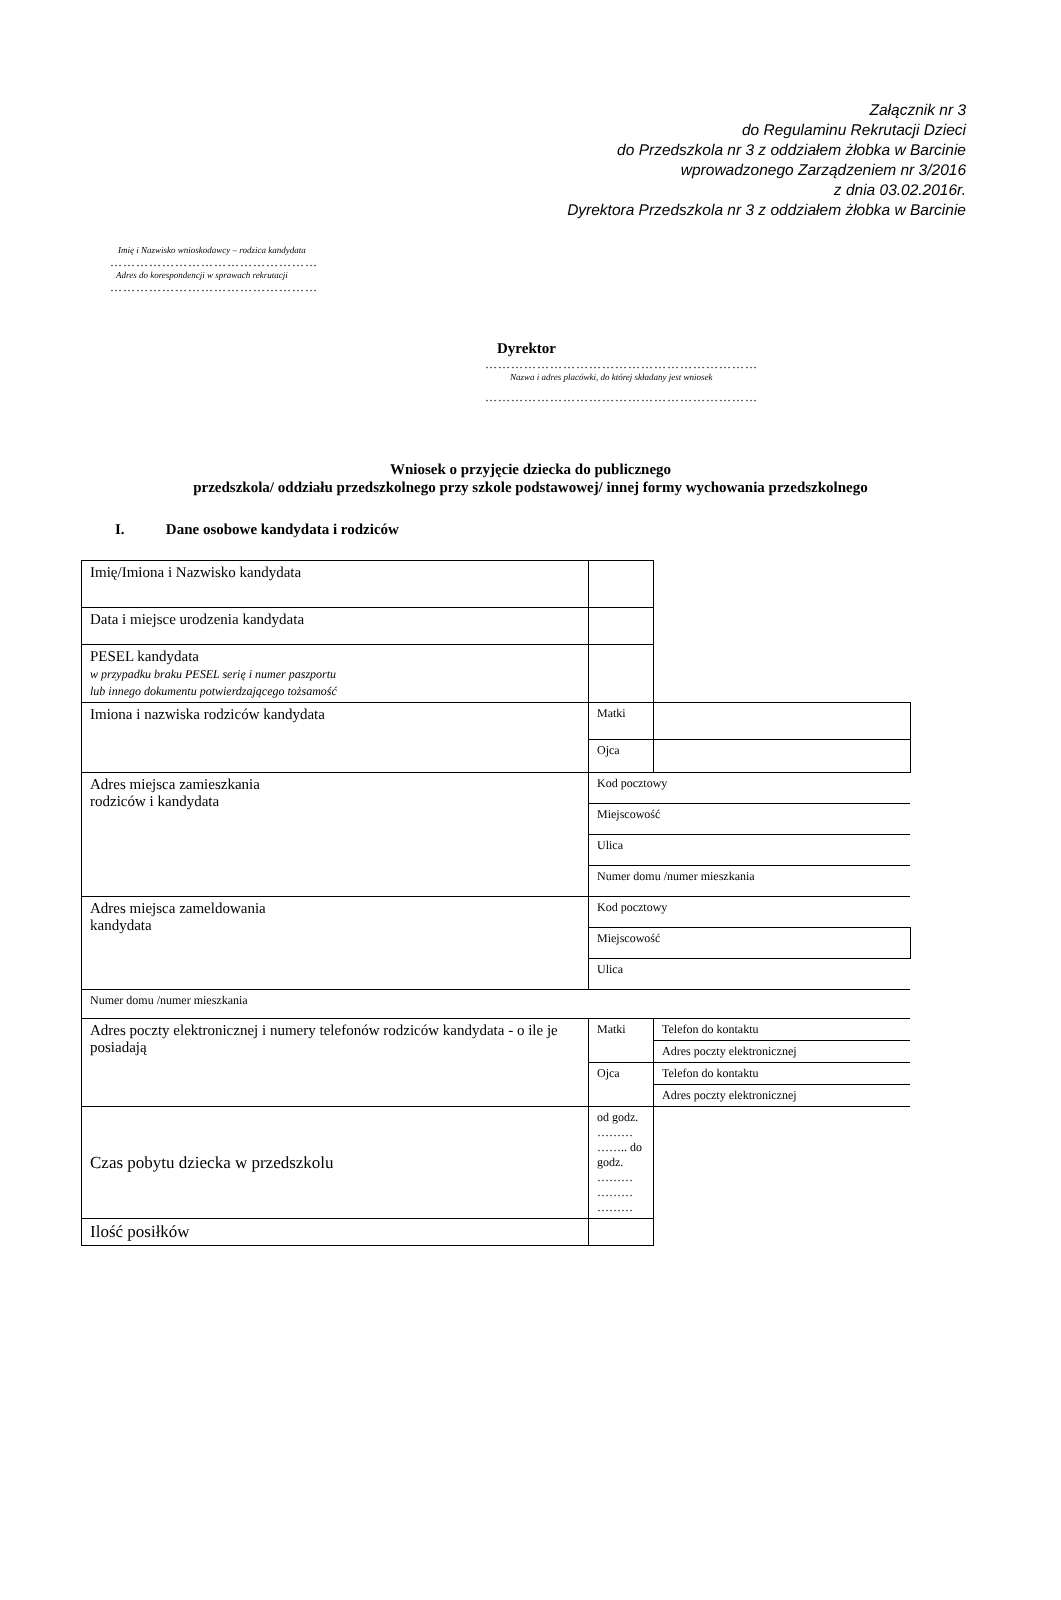Załącznik nr 3
do Regulaminu Rekrutacji Dzieci
do Przedszkola nr 3 z oddziałem żłobka w Barcinie
wprowadzonego Zarządzeniem nr 3/2016
z dnia 03.02.2016r.
Dyrektora Przedszkola nr 3 z oddziałem żłobka w Barcinie
Imię i Nazwisko wnioskodawcy – rodzica kandydata
…………………………………………
Adres do korespondencji w sprawach rekrutacji
…………………………………………
Dyrektor
………………………………………………………
Nazwa i adres placówki, do której składany jest wniosek
………………………………………………………
Wniosek o przyjęcie dziecka do publicznego
przedszkola/ oddziału przedszkolnego przy szkole podstawowej/ innej formy wychowania przedszkolnego
I. Dane osobowe kandydata i rodziców
| Imię/Imiona i Nazwisko kandydata | | |
| Data i miejsce urodzenia kandydata | | |
| PESEL kandydata w przypadku braku PESEL serię i numer paszportu lub innego dokumentu potwierdzającego tożsamość | | |
| Imiona i nazwiska rodziców kandydata | Matki | |
| | Ojca | |
| Adres miejsca zamieszkania rodziców i kandydata | Kod pocztowy | |
| | Miejscowość | |
| | Ulica | |
| | Numer domu /numer mieszkania | |
| Adres miejsca zameldowania kandydata | Kod pocztowy | |
| | Miejscowość | |
| | Ulica | |
| Numer domu /numer mieszkania | | |
| Adres poczty elektronicznej i numery telefonów rodziców kandydata - o ile je posiadają | Matki | Telefon do kontaktu |
| | | Adres poczty elektronicznej |
| | Ojca | Telefon do kontaktu |
| | | Adres poczty elektronicznej |
| Czas pobytu dziecka w przedszkolu | od godz. ……… …….. do godz. ……… ……… ……… | |
| Ilość posiłków | | |